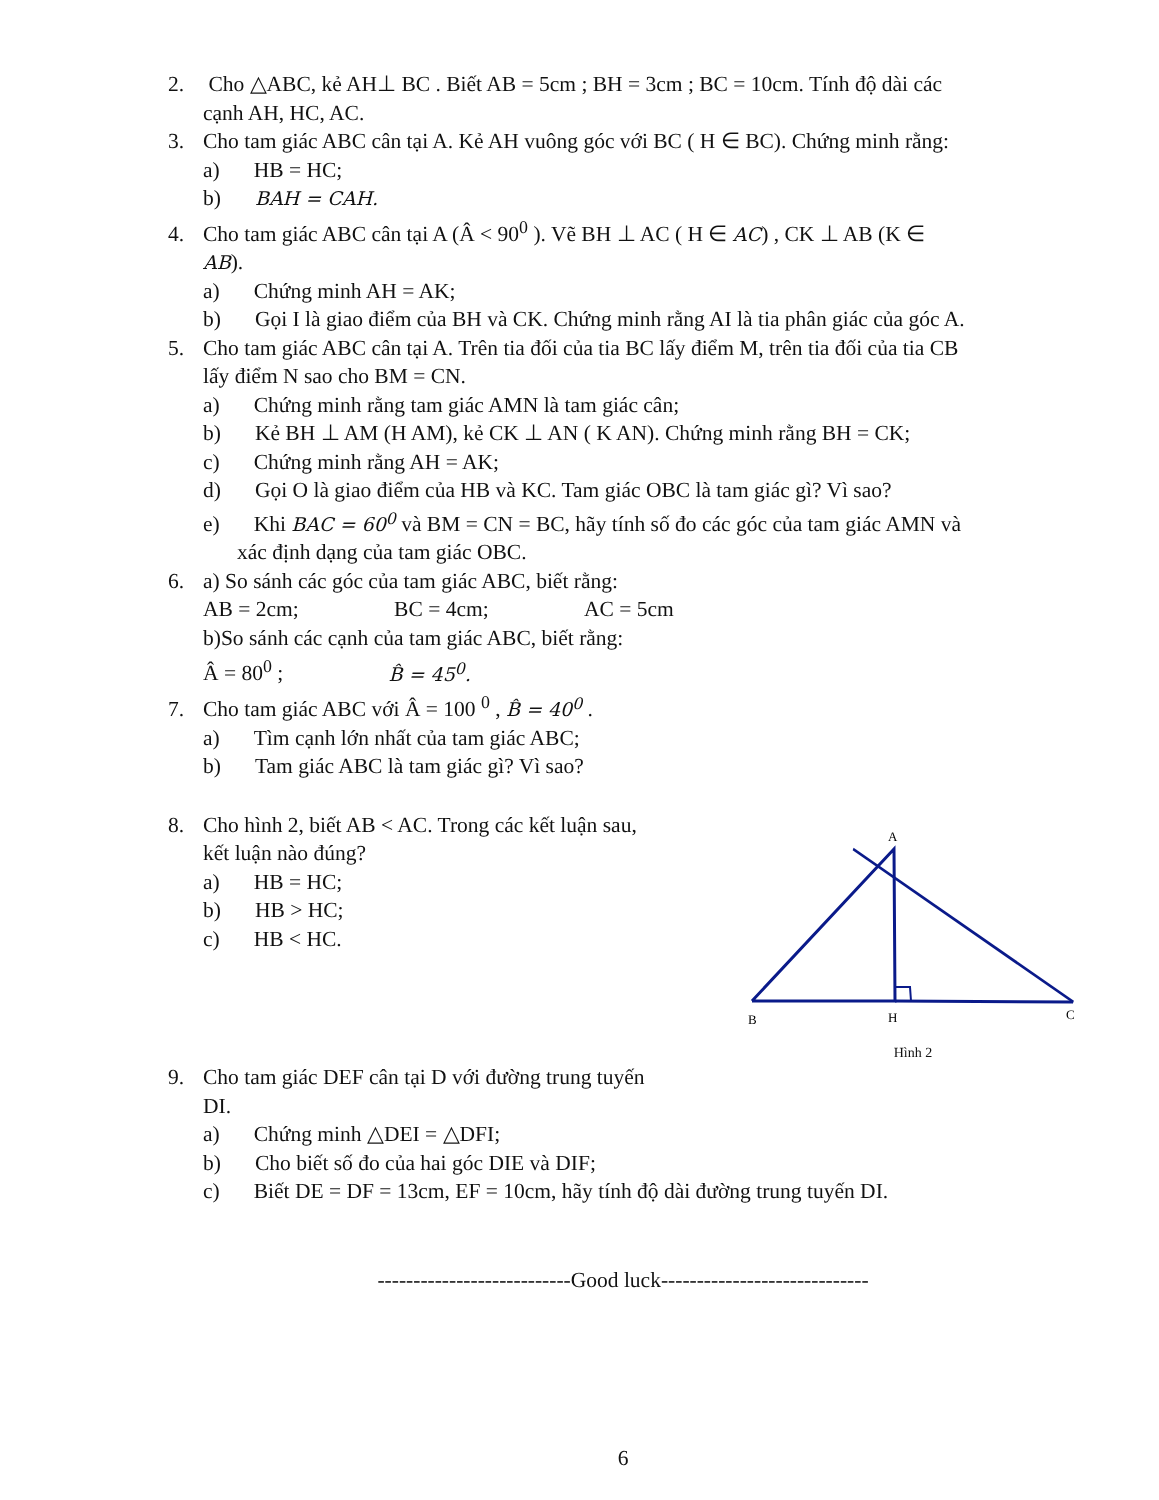2. Cho △ABC, kẻ AH⊥ BC . Biết AB = 5cm ; BH = 3cm ; BC = 10cm. Tính độ dài các
cạnh AH, HC, AC.
3. Cho tam giác ABC cân tại A. Kẻ AH vuông góc với BC ( H ∈ BC). Chứng minh rằng:
a) HB = HC;
b) BAH = CAH.
4. Cho tam giác ABC cân tại A (Â < 90<sup>0</sup> ). Vẽ BH ⊥ AC ( H ∈ AC) , CK ⊥ AB (K ∈
AB).
a) Chứng minh AH = AK;
b) Gọi I là giao điểm của BH và CK. Chứng minh rằng AI là tia phân giác của góc A.
5. Cho tam giác ABC cân tại A. Trên tia đối của tia BC lấy điểm M, trên tia đối của tia CB
lấy điểm N sao cho BM = CN.
a) Chứng minh rằng tam giác AMN là tam giác cân;
b) Kẻ BH ⊥ AM (H AM), kẻ CK ⊥ AN ( K AN). Chứng minh rằng BH = CK;
c) Chứng minh rằng AH = AK;
d) Gọi O là giao điểm của HB và KC. Tam giác OBC là tam giác gì? Vì sao?
e) Khi BAC = 60<sup>0</sup> và BM = CN = BC, hãy tính số đo các góc của tam giác AMN và
xác định dạng của tam giác OBC.
6. a) So sánh các góc của tam giác ABC, biết rằng:
AB = 2cm; BC = 4cm; AC = 5cm
b)So sánh các cạnh của tam giác ABC, biết rằng:
Â = 80<sup>0</sup> ; B̂ = 45<sup>0</sup>.
7. Cho tam giác ABC với Â = 100 <sup>0</sup> , B̂ = 40<sup>0</sup> .
a) Tìm cạnh lớn nhất của tam giác ABC;
b) Tam giác ABC là tam giác gì? Vì sao?
A
B
H
C
Hình 2
8. Cho hình 2, biết AB < AC. Trong các kết luận sau,
kết luận nào đúng?
a) HB = HC;
b) HB > HC;
c) HB < HC.
9. Cho tam giác DEF cân tại D với đường trung tuyến
DI.
a) Chứng minh △DEI = △DFI;
b) Cho biết số đo của hai góc DIE và DIF;
c) Biết DE = DF = 13cm, EF = 10cm, hãy tính độ dài đường trung tuyến DI.
---------------------------Good luck-----------------------------
6